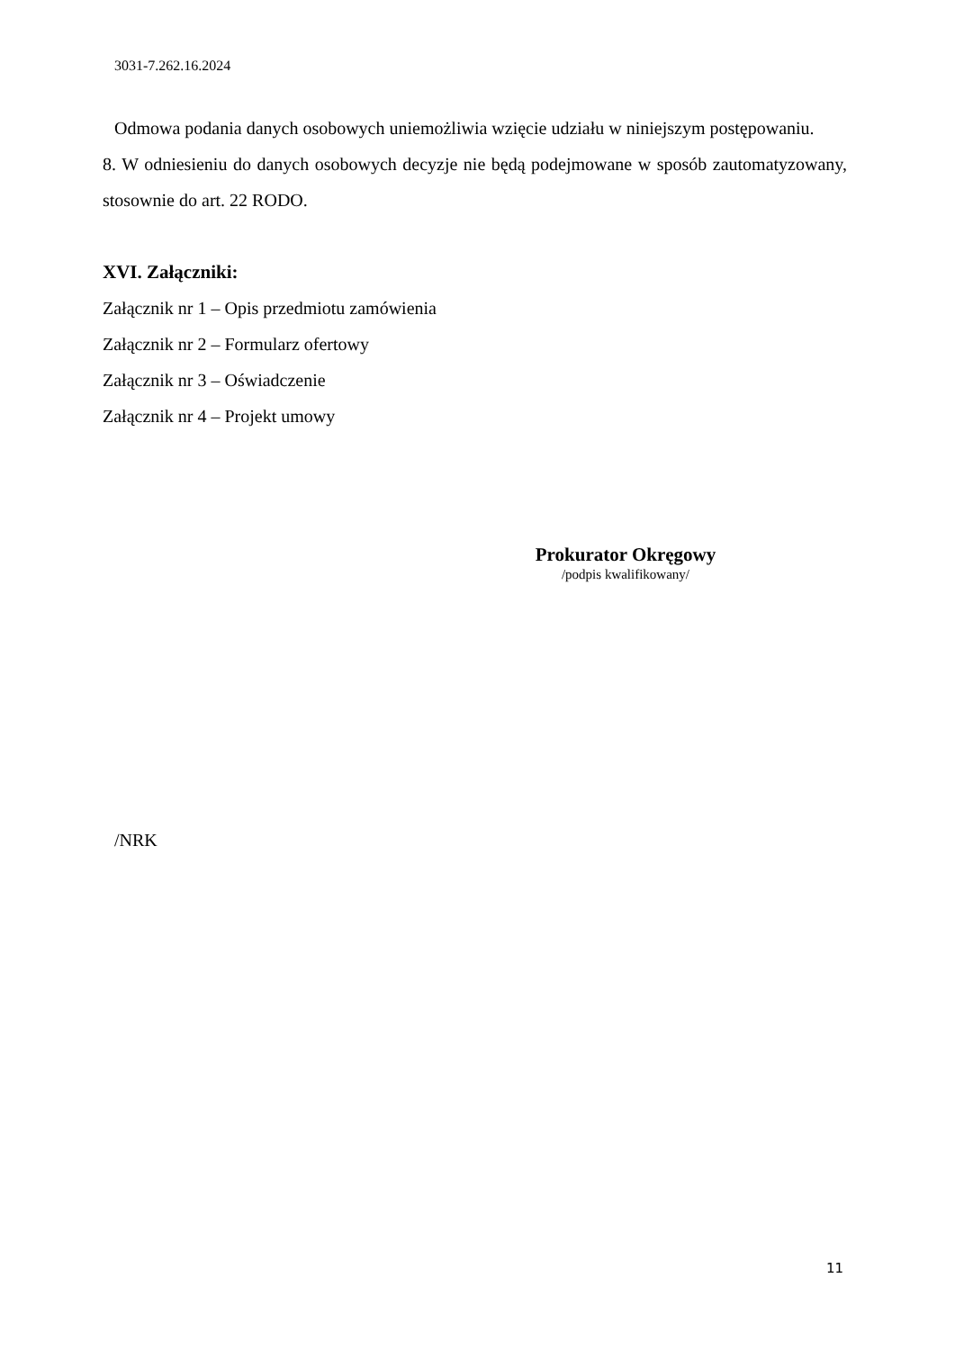3031-7.262.16.2024
Odmowa podania danych osobowych uniemożliwia wzięcie udziału w niniejszym postępowaniu.
8. W odniesieniu do danych osobowych decyzje nie będą podejmowane w sposób zautomatyzowany, stosownie do art. 22 RODO.
XVI. Załączniki:
Załącznik nr 1 – Opis przedmiotu zamówienia
Załącznik nr 2 – Formularz ofertowy
Załącznik nr 3 – Oświadczenie
Załącznik nr 4 – Projekt umowy
Prokurator Okręgowy
/podpis kwalifikowany/
/NRK
11